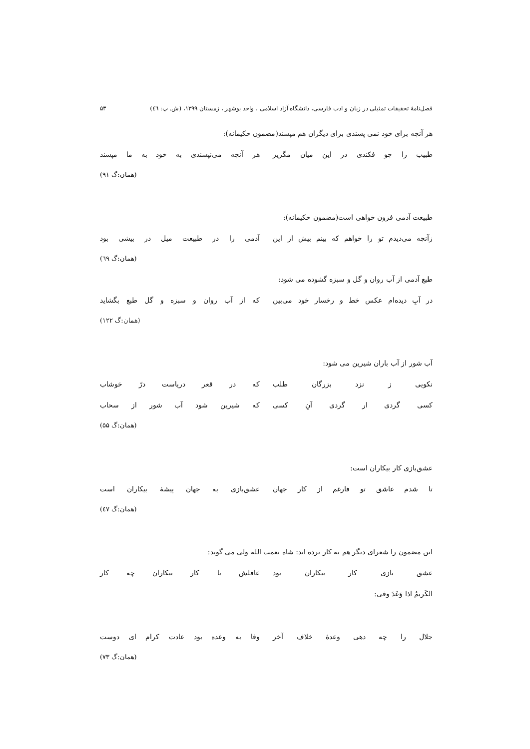فصل‌نامۀ تحقیقات تمثیلی در زبان و ادب فارسی، دانشگاه آزاد اسلامی ، واحد بوشهر ، زمستان ۱۳۹۹، (ش. پ: ٤٦) ۵۳
هر آنچه برای خود نمی پسندی برای دیگران هم مپسند(مضمون حکیمانه):
طبیب را چو فکندی در این میان مگریز هر آنچه می‌نپسندی به خود به ما مپسند
(همان:گ ۹۱)
طبیعت آدمی فزون خواهی است(مضمون حکیمانه):
زآنچه می‌دیدم تو را خواهم که بینم بیش از این آدمی را در طبیعت میل در بیشی بود
(همان:گ ٦۹)
طبع آدمی از آب روان و گل و سبزه گشوده می شود:
در آبِ دیده‌ام عکس خط و رخسار خود می‌بین که از آب روان و سبزه و گل طبع بگشاید
(همان:گ ۱۲۲)
آب شور از آب باران شیرین می شود:
نکویی ز نزد بزرگان طلب که در قعر دریاست درّ خوشاب
کسی گردی ار گردی آنِ کسی که شیرین شود آب شور از سحاب
(همان:گ ۵۵)
عشق‌بازی کار بیکاران است:
تا شدم عاشق تو فارغم از کار جهان عشق‌بازی به جهان پیشۀ بیکاران است
(همان:گ ٤۷)
این مضمون را شعرای دیگر هم به کار برده اند: شاه نعمت الله ولی می گوید:
عشق بازی کار بیکاران بود عاقلش با کار بیکاران چه کار
الکَریمُ اذا وَعَدَ وفی:
جلال را چه دهی وعدۀ خلاف آخر وفا به وعده بود عادت کرام ای دوست
(همان:گ ۷۳)